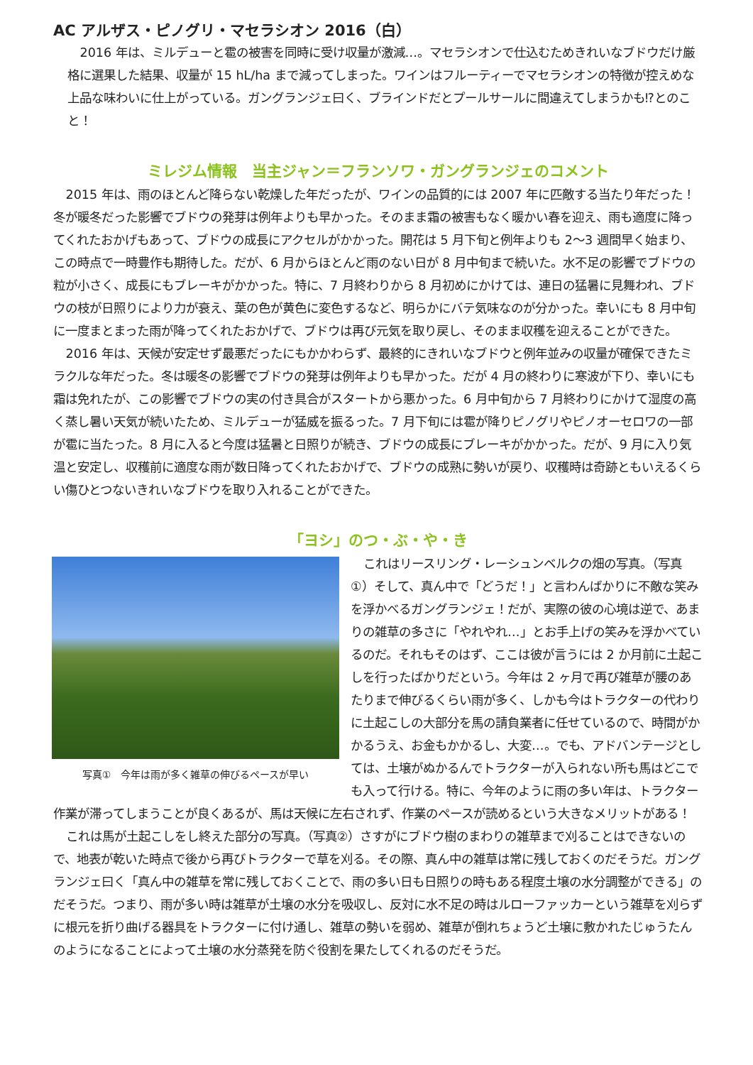AC アルザス・ピノグリ・マセラシオン 2016（白）
2016 年は、ミルデューと雹の被害を同時に受け収量が激減…。マセラシオンで仕込むためきれいなブドウだけ厳格に選果した結果、収量が 15 hL/ha まで減ってしまった。ワインはフルーティーでマセラシオンの特徴が控えめな上品な味わいに仕上がっている。ガングランジェ曰く、ブラインドだとプールサールに間違えてしまうかも⁉とのこと！
ミレジム情報　当主ジャン＝フランソワ・ガングランジェのコメント
2015 年は、雨のほとんど降らない乾燥した年だったが、ワインの品質的には 2007 年に匹敵する当たり年だった！冬が暖冬だった影響でブドウの発芽は例年よりも早かった。そのまま霜の被害もなく暖かい春を迎え、雨も適度に降ってくれたおかげもあって、ブドウの成長にアクセルがかかった。開花は 5 月下旬と例年よりも 2～3 週間早く始まり、この時点で一時豊作も期待した。だが、6 月からほとんど雨のない日が 8 月中旬まで続いた。水不足の影響でブドウの粒が小さく、成長にもブレーキがかかった。特に、7 月終わりから 8 月初めにかけては、連日の猛暑に見舞われ、ブドウの枝が日照りにより力が衰え、葉の色が黄色に変色するなど、明らかにバテ気味なのが分かった。幸いにも 8 月中旬に一度まとまった雨が降ってくれたおかげで、ブドウは再び元気を取り戻し、そのまま収穫を迎えることができた。
2016 年は、天候が安定せず最悪だったにもかかわらず、最終的にきれいなブドウと例年並みの収量が確保できたミラクルな年だった。冬は暖冬の影響でブドウの発芽は例年よりも早かった。だが 4 月の終わりに寒波が下り、幸いにも霜は免れたが、この影響でブドウの実の付き具合がスタートから悪かった。6 月中旬から 7 月終わりにかけて湿度の高く蒸し暑い天気が続いたため、ミルデューが猛威を振るった。7 月下旬には雹が降りピノグリやピノオーセロワの一部が雹に当たった。8 月に入ると今度は猛暑と日照りが続き、ブドウの成長にブレーキがかかった。だが、9 月に入り気温と安定し、収穫前に適度な雨が数日降ってくれたおかげで、ブドウの成熟に勢いが戻り、収穫時は奇跡ともいえるくらい傷ひとつないきれいなブドウを取り入れることができた。
「ヨシ」のつ・ぶ・や・き
写真①　今年は雨が多く雑草の伸びるペースが早い
これはリースリング・レーシュンベルクの畑の写真。（写真①）そして、真ん中で「どうだ！」と言わんばかりに不敵な笑みを浮かべるガングランジェ！だが、実際の彼の心境は逆で、あまりの雑草の多さに「やれやれ…」とお手上げの笑みを浮かべているのだ。それもそのはず、ここは彼が言うには 2 か月前に土起こしを行ったばかりだという。今年は 2 ヶ月で再び雑草が腰のあたりまで伸びるくらい雨が多く、しかも今はトラクターの代わりに土起こしの大部分を馬の請負業者に任せているので、時間がかかるうえ、お金もかかるし、大変…。でも、アドバンテージとしては、土壌がぬかるんでトラクターが入られない所も馬はどこでも入って行ける。特に、今年のように雨の多い年は、トラクター作業が滞ってしまうことが良くあるが、馬は天候に左右されず、作業のペースが読めるという大きなメリットがある！
これは馬が土起こしをし終えた部分の写真。（写真②）さすがにブドウ樹のまわりの雑草まで刈ることはできないので、地表が乾いた時点で後から再びトラクターで草を刈る。その際、真ん中の雑草は常に残しておくのだそうだ。ガングランジェ曰く「真ん中の雑草を常に残しておくことで、雨の多い日も日照りの時もある程度土壌の水分調整ができる」のだそうだ。つまり、雨が多い時は雑草が土壌の水分を吸収し、反対に水不足の時はルローファッカーという雑草を刈らずに根元を折り曲げる器具をトラクターに付け通し、雑草の勢いを弱め、雑草が倒れちょうど土壌に敷かれたじゅうたんのようになることによって土壌の水分蒸発を防ぐ役割を果たしてくれるのだそうだ。